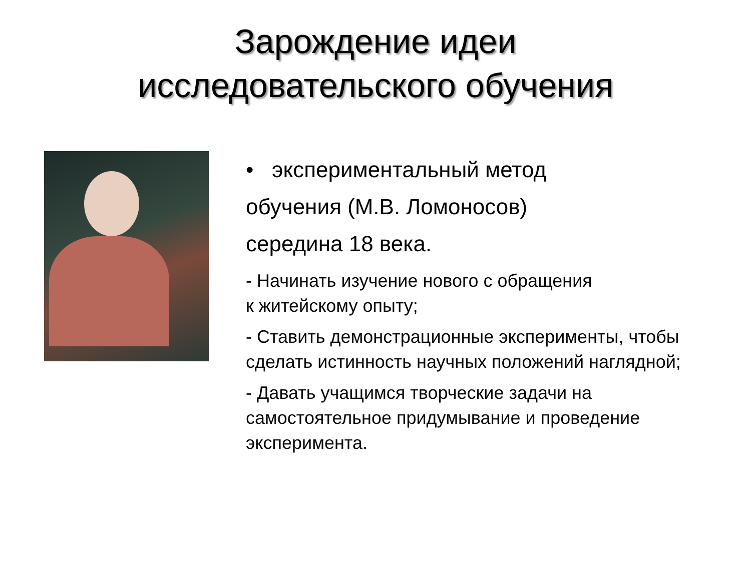Зарождение идеи
исследовательского обучения
• экспериментальный метод
обучения (М.В. Ломоносов)
середина 18 века.
- Начинать изучение нового с обращения
к житейскому опыту;
- Ставить демонстрационные эксперименты, чтобы сделать истинность научных положений наглядной;
- Давать учащимся творческие задачи на самостоятельное придумывание и проведение эксперимента.